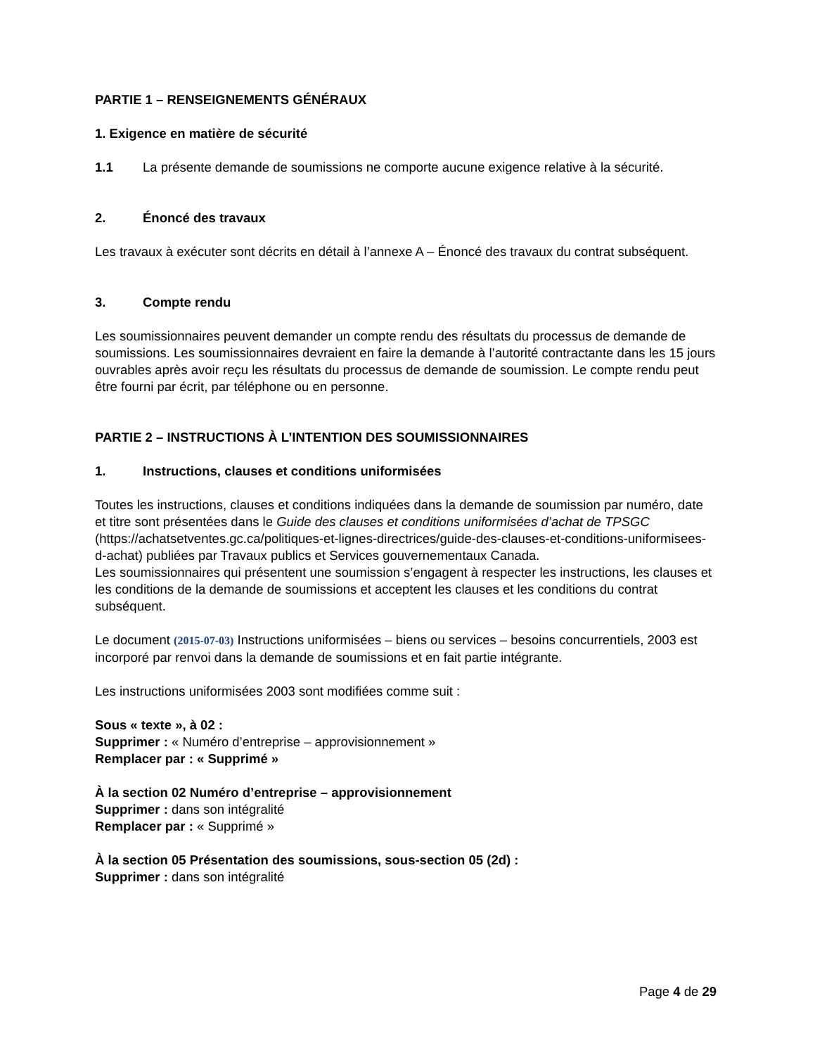PARTIE 1 – RENSEIGNEMENTS GÉNÉRAUX
1. Exigence en matière de sécurité
1.1 La présente demande de soumissions ne comporte aucune exigence relative à la sécurité.
2. Énoncé des travaux
Les travaux à exécuter sont décrits en détail à l’annexe A – Énoncé des travaux du contrat subséquent.
3. Compte rendu
Les soumissionnaires peuvent demander un compte rendu des résultats du processus de demande de soumissions. Les soumissionnaires devraient en faire la demande à l’autorité contractante dans les 15 jours ouvrables après avoir reçu les résultats du processus de demande de soumission. Le compte rendu peut être fourni par écrit, par téléphone ou en personne.
PARTIE 2 – INSTRUCTIONS À L’INTENTION DES SOUMISSIONNAIRES
1. Instructions, clauses et conditions uniformisées
Toutes les instructions, clauses et conditions indiquées dans la demande de soumission par numéro, date et titre sont présentées dans le Guide des clauses et conditions uniformisées d’achat de TPSGC (https://achatsetventes.gc.ca/politiques-et-lignes-directrices/guide-des-clauses-et-conditions-uniformisees-d-achat) publiées par Travaux publics et Services gouvernementaux Canada.
Les soumissionnaires qui présentent une soumission s’engagent à respecter les instructions, les clauses et les conditions de la demande de soumissions et acceptent les clauses et les conditions du contrat subséquent.
Le document (2015-07-03) Instructions uniformisées – biens ou services – besoins concurrentiels, 2003 est incorporé par renvoi dans la demande de soumissions et en fait partie intégrante.
Les instructions uniformisées 2003 sont modifiées comme suit :
Sous « texte », à 02 :
Supprimer : « Numéro d’entreprise – approvisionnement »
Remplacer par : « Supprimé »
À la section 02 Numéro d’entreprise – approvisionnement
Supprimer : dans son intégralité
Remplacer par : « Supprimé »
À la section 05 Présentation des soumissions, sous-section 05 (2d) :
Supprimer : dans son intégralité
Page 4 de 29